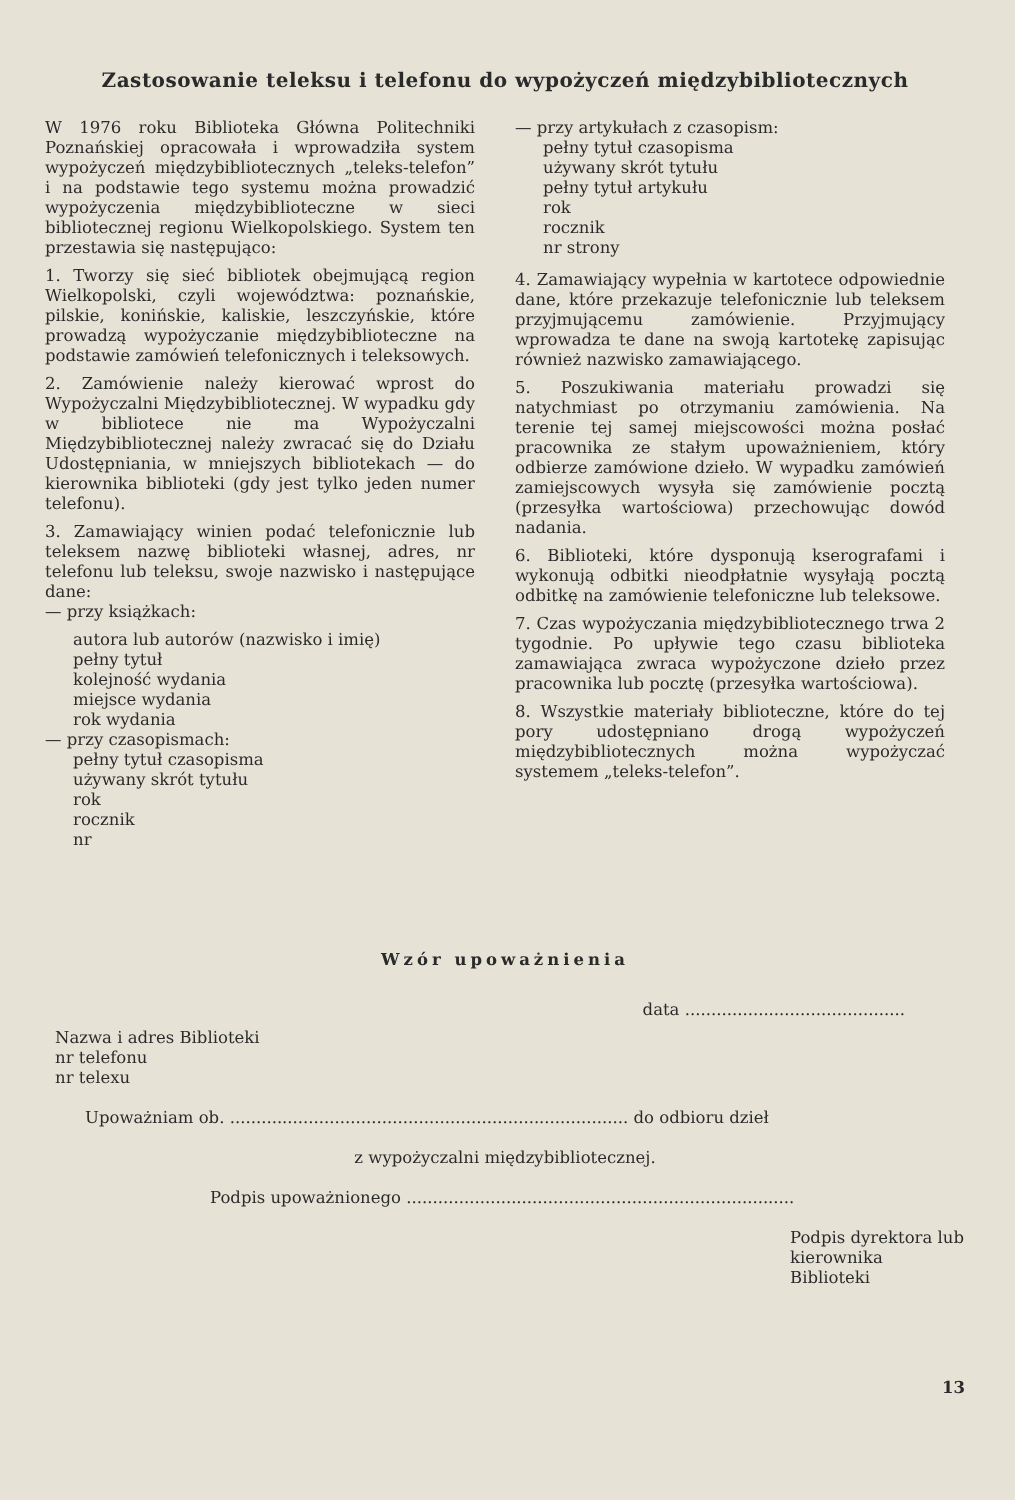Zastosowanie teleksu i telefonu do wypożyczeń międzybibliotecznych
W 1976 roku Biblioteka Główna Politechniki Poznańskiej opracowała i wprowadziła system wypożyczeń międzybibliotecznych „teleks-telefon” i na podstawie tego systemu można prowadzić wypożyczenia międzybiblioteczne w sieci bibliotecznej regionu Wielkopolskiego. System ten przestawia się następująco:
1. Tworzy się sieć bibliotek obejmującą region Wielkopolski, czyli województwa: poznańskie, pilskie, konińskie, kaliskie, leszczyńskie, które prowadzą wypożyczanie międzybiblioteczne na podstawie zamówień telefonicznych i teleksowych.
2. Zamówienie należy kierować wprost do Wypożyczalni Międzybibliotecznej. W wypadku gdy w bibliotece nie ma Wypożyczalni Międzybibliotecznej należy zwracać się do Działu Udostępniania, w mniejszych bibliotekach — do kierownika biblioteki (gdy jest tylko jeden numer telefonu).
3. Zamawiający winien podać telefonicznie lub teleksem nazwę biblioteki własnej, adres, nr telefonu lub teleksu, swoje nazwisko i następujące dane:
— przy książkach:
autora lub autorów (nazwisko i imię)
pełny tytuł
kolejność wydania
miejsce wydania
rok wydania
— przy czasopismach:
pełny tytuł czasopisma
używany skrót tytułu
rok
rocznik
nr
— przy artykułach z czasopism:
pełny tytuł czasopisma
używany skrót tytułu
pełny tytuł artykułu
rok
rocznik
nr strony
4. Zamawiający wypełnia w kartotece odpowiednie dane, które przekazuje telefonicznie lub teleksem przyjmującemu zamówienie. Przyjmujący wprowadza te dane na swoją kartotekę zapisując również nazwisko zamawiającego.
5. Poszukiwania materiału prowadzi się natychmiast po otrzymaniu zamówienia. Na terenie tej samej miejscowości można posłać pracownika ze stałym upoważnieniem, który odbierze zamówione dzieło. W wypadku zamówień zamiejscowych wysyła się zamówienie pocztą (przesyłka wartościowa) przechowując dowód nadania.
6. Biblioteki, które dysponują kserografami i wykonują odbitki nieodpłatnie wysyłają pocztą odbitkę na zamówienie telefoniczne lub teleksowe.
7. Czas wypożyczania międzybibliotecznego trwa 2 tygodnie. Po upływie tego czasu biblioteka zamawiająca zwraca wypożyczone dzieło przez pracownika lub pocztę (przesyłka wartościowa).
8. Wszystkie materiały biblioteczne, które do tej pory udostępniano drogą wypożyczeń międzybibliotecznych można wypożyczać systemem „teleks-telefon”.
Wzór upoważnienia
data ..........................................
Nazwa i adres Biblioteki
nr telefonu
nr telexu
Upoważniam ob. ............................................................................ do odbioru dzieł
z wypożyczalni międzybibliotecznej.
Podpis upoważnionego ..........................................................................
Podpis dyrektora lub
kierownika Biblioteki
13